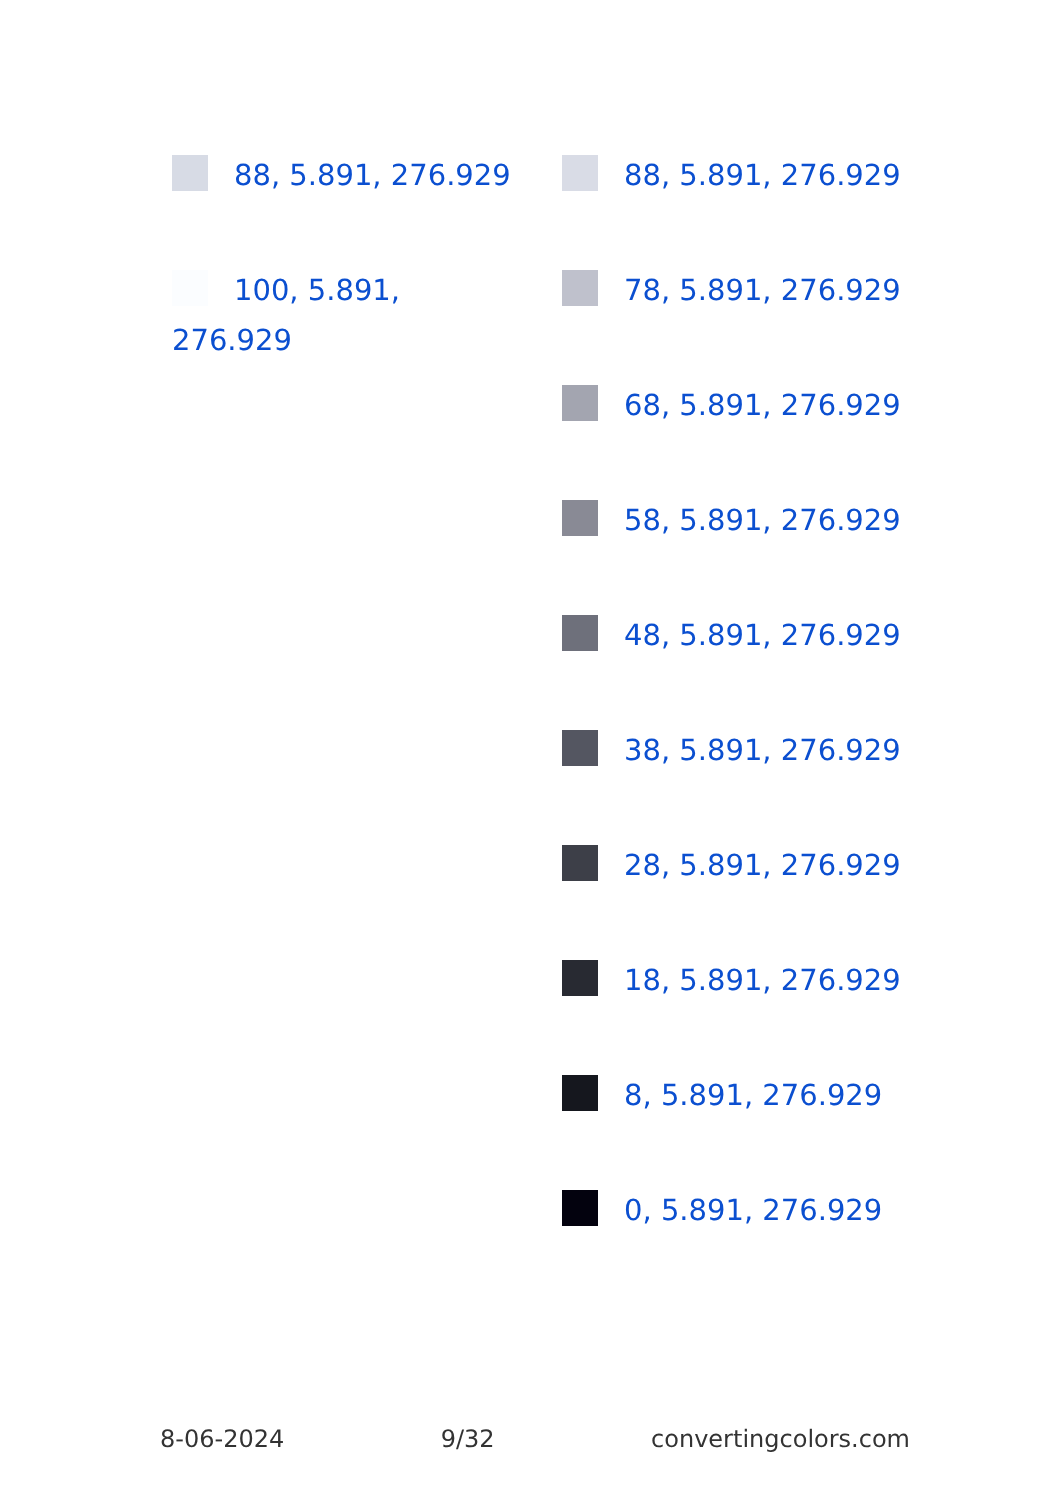88, 5.891, 276.929
100, 5.891, 276.929
88, 5.891, 276.929
78, 5.891, 276.929
68, 5.891, 276.929
58, 5.891, 276.929
48, 5.891, 276.929
38, 5.891, 276.929
28, 5.891, 276.929
18, 5.891, 276.929
8, 5.891, 276.929
0, 5.891, 276.929
8-06-2024 9/32 convertingcolors.com